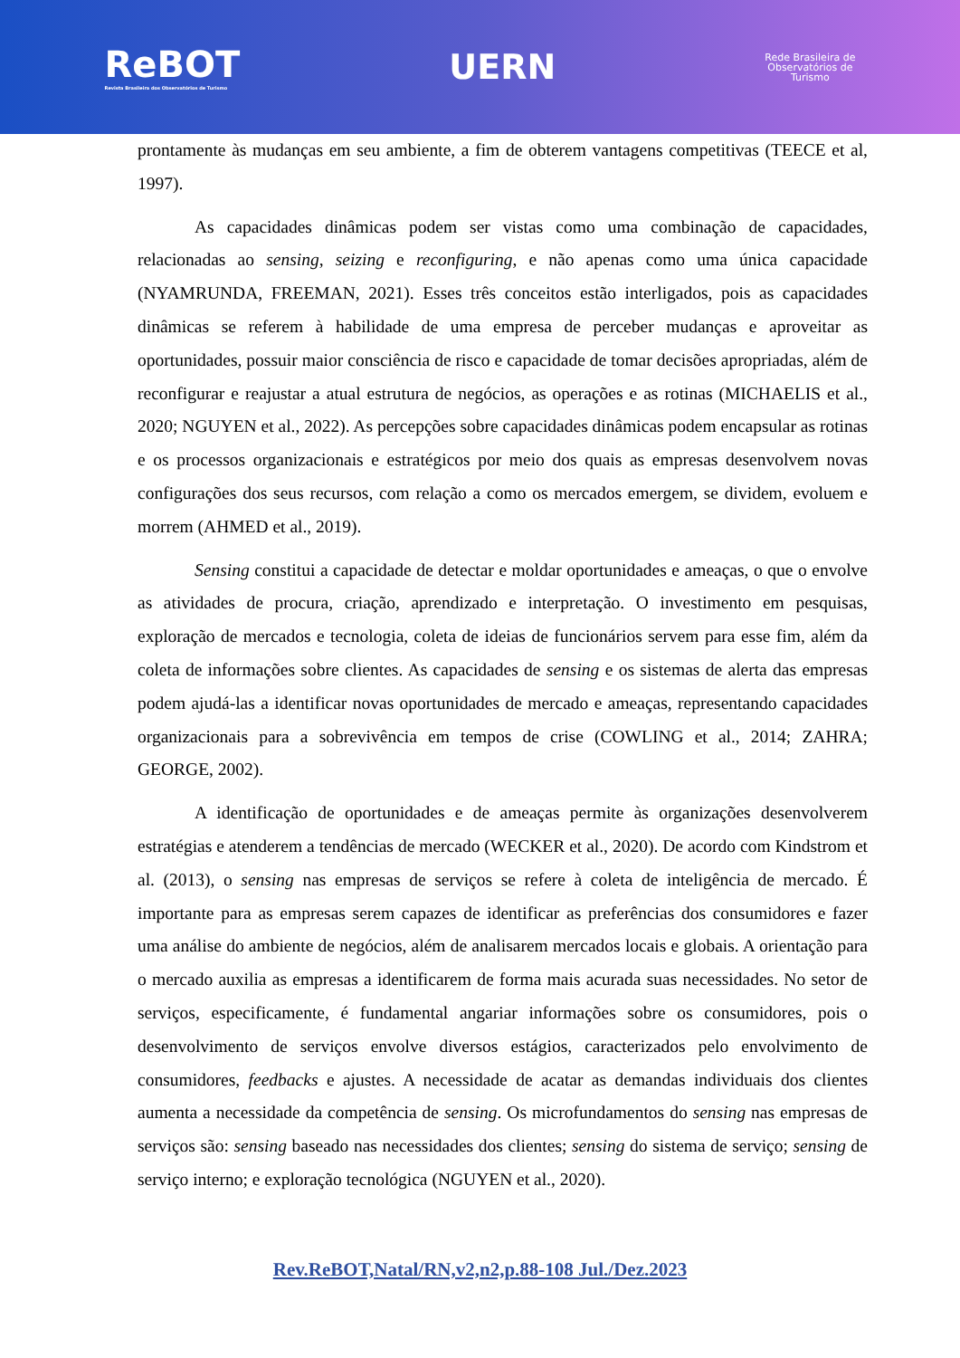ReBOT
Revista Brasileira dos Observatórios de Turismo
UERN
Rede Brasileira de
Observatórios de
Turismo
prontamente às mudanças em seu ambiente, a fim de obterem vantagens competitivas (TEECE et al, 1997).
As capacidades dinâmicas podem ser vistas como uma combinação de capacidades, relacionadas ao sensing, seizing e reconfiguring, e não apenas como uma única capacidade (NYAMRUNDA, FREEMAN, 2021). Esses três conceitos estão interligados, pois as capacidades dinâmicas se referem à habilidade de uma empresa de perceber mudanças e aproveitar as oportunidades, possuir maior consciência de risco e capacidade de tomar decisões apropriadas, além de reconfigurar e reajustar a atual estrutura de negócios, as operações e as rotinas (MICHAELIS et al., 2020; NGUYEN et al., 2022). As percepções sobre capacidades dinâmicas podem encapsular as rotinas e os processos organizacionais e estratégicos por meio dos quais as empresas desenvolvem novas configurações dos seus recursos, com relação a como os mercados emergem, se dividem, evoluem e morrem (AHMED et al., 2019).
Sensing constitui a capacidade de detectar e moldar oportunidades e ameaças, o que o envolve as atividades de procura, criação, aprendizado e interpretação. O investimento em pesquisas, exploração de mercados e tecnologia, coleta de ideias de funcionários servem para esse fim, além da coleta de informações sobre clientes. As capacidades de sensing e os sistemas de alerta das empresas podem ajudá-las a identificar novas oportunidades de mercado e ameaças, representando capacidades organizacionais para a sobrevivência em tempos de crise (COWLING et al., 2014; ZAHRA; GEORGE, 2002).
A identificação de oportunidades e de ameaças permite às organizações desenvolverem estratégias e atenderem a tendências de mercado (WECKER et al., 2020). De acordo com Kindstrom et al. (2013), o sensing nas empresas de serviços se refere à coleta de inteligência de mercado. É importante para as empresas serem capazes de identificar as preferências dos consumidores e fazer uma análise do ambiente de negócios, além de analisarem mercados locais e globais. A orientação para o mercado auxilia as empresas a identificarem de forma mais acurada suas necessidades. No setor de serviços, especificamente, é fundamental angariar informações sobre os consumidores, pois o desenvolvimento de serviços envolve diversos estágios, caracterizados pelo envolvimento de consumidores, feedbacks e ajustes. A necessidade de acatar as demandas individuais dos clientes aumenta a necessidade da competência de sensing. Os microfundamentos do sensing nas empresas de serviços são: sensing baseado nas necessidades dos clientes; sensing do sistema de serviço; sensing de serviço interno; e exploração tecnológica (NGUYEN et al., 2020).
Rev.ReBOT,Natal/RN,v2,n2,p.88-108 Jul./Dez.2023